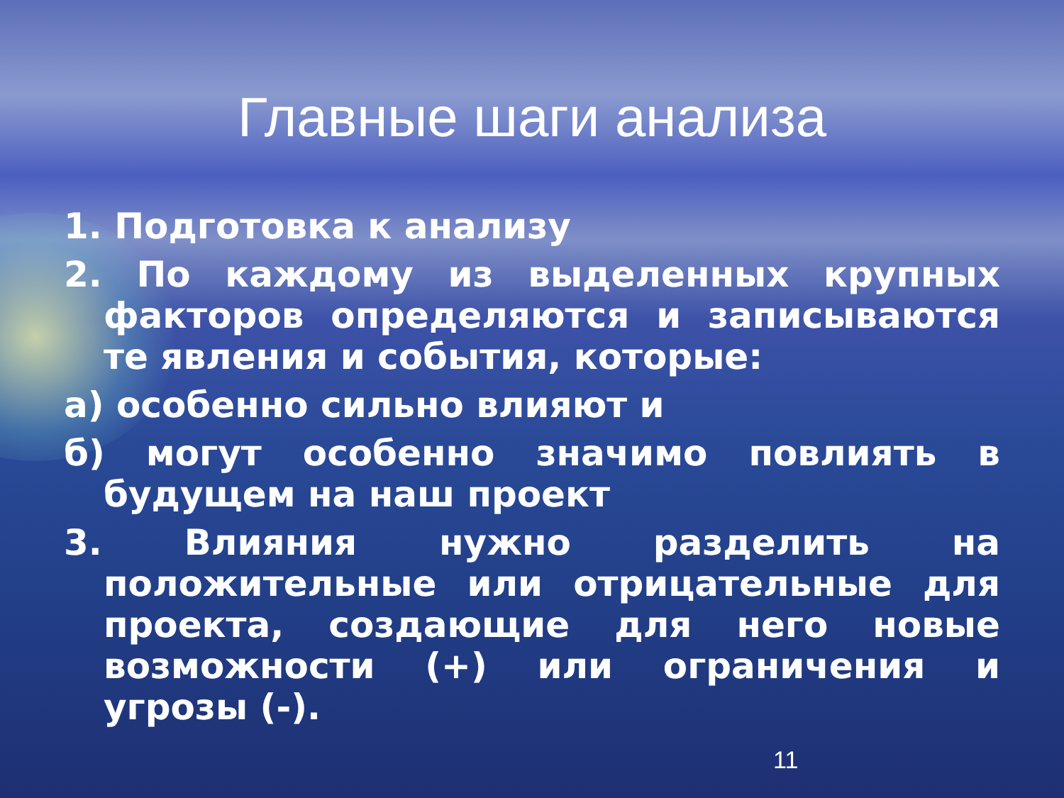Главные шаги анализа
1. Подготовка к анализу
2. По каждому из выделенных крупных факторов определяются и записываются те явления и события, которые:
а) особенно сильно влияют и
б) могут особенно значимо повлиять в будущем на наш проект
3. Влияния нужно разделить на положительные или отрицательные для проекта, создающие для него новые возможности (+) или ограничения и угрозы (-).
11